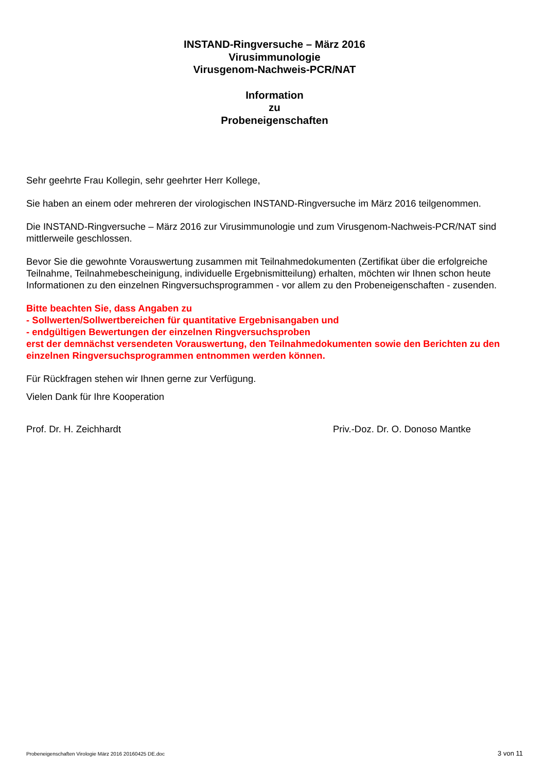INSTAND-Ringversuche – März 2016
Virusimmunologie
Virusgenom-Nachweis-PCR/NAT
Information
zu
Probeneigenschaften
Sehr geehrte Frau Kollegin, sehr geehrter Herr Kollege,
Sie haben an einem oder mehreren der virologischen INSTAND-Ringversuche im März 2016 teilgenommen.
Die INSTAND-Ringversuche – März 2016 zur Virusimmunologie und zum Virusgenom-Nachweis-PCR/NAT sind mittlerweile geschlossen.
Bevor Sie die gewohnte Vorauswertung zusammen mit Teilnahmedokumenten (Zertifikat über die erfolgreiche Teilnahme, Teilnahmebescheinigung, individuelle Ergebnismitteilung) erhalten, möchten wir Ihnen schon heute Informationen zu den einzelnen Ringversuchsprogrammen - vor allem zu den Probeneigenschaften - zusenden.
Bitte beachten Sie, dass Angaben zu
- Sollwerten/Sollwertbereichen für quantitative Ergebnisangaben und
- endgültigen Bewertungen der einzelnen Ringversuchsproben
erst der demnächst versendeten Vorauswertung, den Teilnahmedokumenten sowie den Berichten zu den einzelnen Ringversuchsprogrammen entnommen werden können.
Für Rückfragen stehen wir Ihnen gerne zur Verfügung.
Vielen Dank für Ihre Kooperation
Prof. Dr. H. Zeichhardt Priv.-Doz. Dr. O. Donoso Mantke
Probeneigenschaften Virologie März 2016 20160425 DE.doc 3 von 11